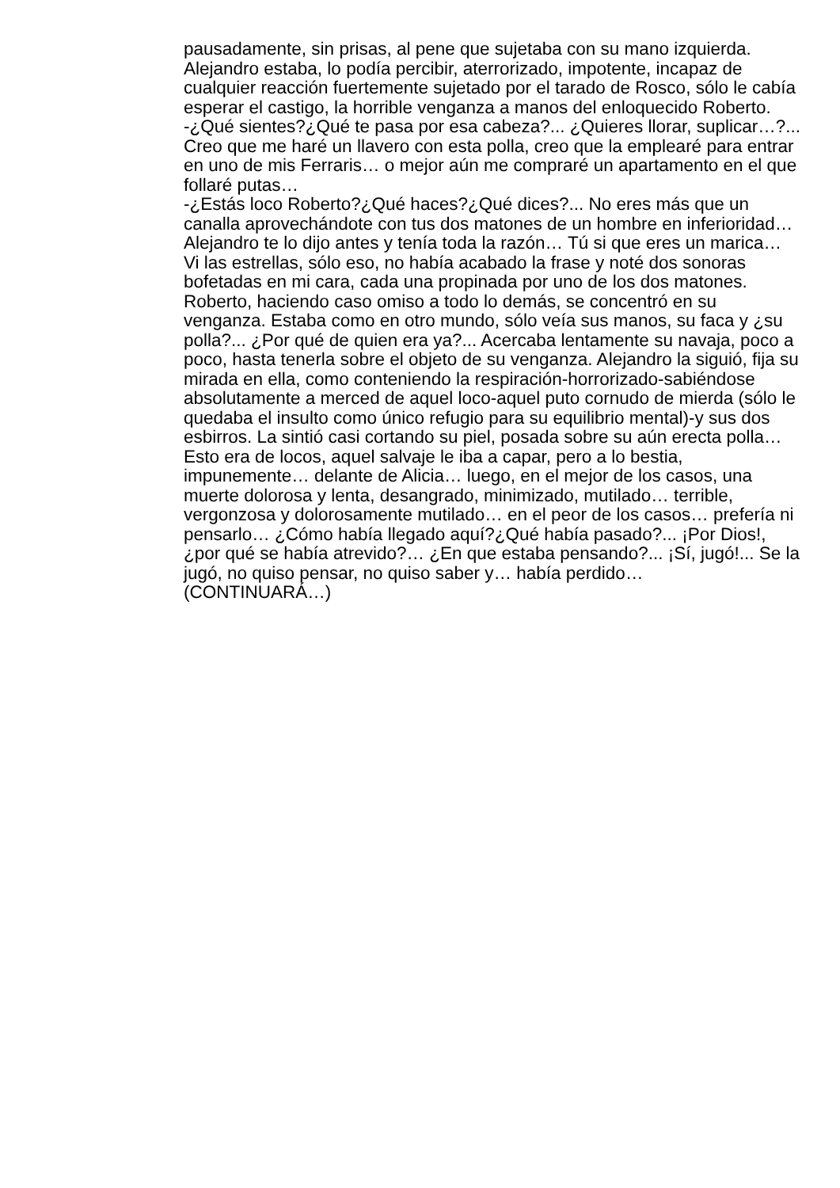pausadamente, sin prisas, al pene que sujetaba con su mano izquierda.
Alejandro estaba, lo podía percibir, aterrorizado, impotente, incapaz de cualquier reacción fuertemente sujetado por el tarado de Rosco, sólo le cabía esperar el castigo, la horrible venganza a manos del enloquecido Roberto.
-¿Qué sientes?¿Qué te pasa por esa cabeza?... ¿Quieres llorar, suplicar…?... Creo que me haré un llavero con esta polla, creo que la emplearé para entrar en uno de mis Ferraris… o mejor aún me compraré un apartamento en el que follaré putas…
-¿Estás loco Roberto?¿Qué haces?¿Qué dices?... No eres más que un canalla aprovechándote con tus dos matones de un hombre en inferioridad… Alejandro te lo dijo antes y tenía toda la razón… Tú si que eres un marica…
Vi las estrellas, sólo eso, no había acabado la frase y noté dos sonoras bofetadas en mi cara, cada una propinada por uno de los dos matones.
Roberto, haciendo caso omiso a todo lo demás, se concentró en su venganza. Estaba como en otro mundo, sólo veía sus manos, su faca y ¿su polla?... ¿Por qué de quien era ya?... Acercaba lentamente su navaja, poco a poco, hasta tenerla sobre el objeto de su venganza. Alejandro la siguió, fija su mirada en ella, como conteniendo la respiración-horrorizado-sabiéndose absolutamente a merced de aquel loco-aquel puto cornudo de mierda (sólo le quedaba el insulto como único refugio para su equilibrio mental)-y sus dos esbirros. La sintió casi cortando su piel, posada sobre su aún erecta polla… Esto era de locos, aquel salvaje le iba a capar, pero a lo bestia, impunemente… delante de Alicia… luego, en el mejor de los casos, una muerte dolorosa y lenta, desangrado, minimizado, mutilado… terrible, vergonzosa y dolorosamente mutilado… en el peor de los casos… prefería ni pensarlo… ¿Cómo había llegado aquí?¿Qué había pasado?... ¡Por Dios!, ¿por qué se había atrevido?… ¿En que estaba pensando?... ¡Sí, jugó!... Se la jugó, no quiso pensar, no quiso saber y… había perdido…
(CONTINUARÁ…)